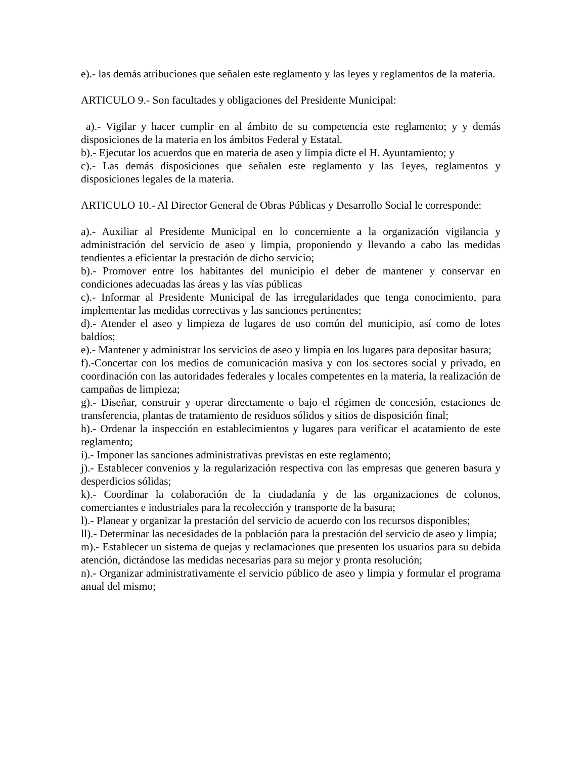e).- las demás atribuciones que señalen este reglamento y las leyes y reglamentos de la materia.
ARTICULO 9.- Son facultades y obligaciones del Presidente Municipal:
a).- Vigilar y hacer cumplir en al ámbito de su competencia este reglamento; y y demás disposiciones de la materia en los ámbitos Federal y Estatal.
b).- Ejecutar los acuerdos que en materia de aseo y limpia dicte el H. Ayuntamiento; y
c).- Las demás disposiciones que señalen este reglamento y las 1eyes, reglamentos y disposiciones legales de la materia.
ARTICULO 10.- Al Director General de Obras Públicas y Desarrollo Social le corresponde:
a).- Auxiliar al Presidente Municipal en lo concerniente a la organización vigilancia y administración del servicio de aseo y limpia, proponiendo y llevando a cabo las medidas tendientes a eficientar la prestación de dicho servicio;
b).- Promover entre los habitantes del municipio el deber de mantener y conservar en condiciones adecuadas las áreas y las vías públicas
c).- Informar al Presidente Municipal de las irregularidades que tenga conocimiento, para implementar las medidas correctivas y las sanciones pertinentes;
d).- Atender el aseo y limpieza de lugares de uso común del municipio, así como de lotes baldíos;
e).- Mantener y administrar los servicios de aseo y limpia en los lugares para depositar basura;
f).-Concertar con los medios de comunicación masiva y con los sectores social y privado, en coordinación con las autoridades federales y locales competentes en la materia, la realización de campañas de limpieza;
g).- Diseñar, construir y operar directamente o bajo el régimen de concesión, estaciones de transferencia, plantas de tratamiento de residuos sólidos y sitios de disposición final;
h).- Ordenar la inspección en establecimientos y lugares para verificar el acatamiento de este reglamento;
i).- Imponer las sanciones administrativas previstas en este reglamento;
j).- Establecer convenios y la regularización respectiva con las empresas que generen basura y desperdicios sólidas;
k).- Coordinar la colaboración de la ciudadanía y de las organizaciones de colonos, comerciantes e industriales para la recolección y transporte de la basura;
l).- Planear y organizar la prestación del servicio de acuerdo con los recursos disponibles;
ll).- Determinar las necesidades de la población para la prestación del servicio de aseo y limpia;
m).- Establecer un sistema de quejas y reclamaciones que presenten los usuarios para su debida atención, dictándose las medidas necesarias para su mejor y pronta resolución;
n).- Organizar administrativamente el servicio público de aseo y limpia y formular el programa anual del mismo;